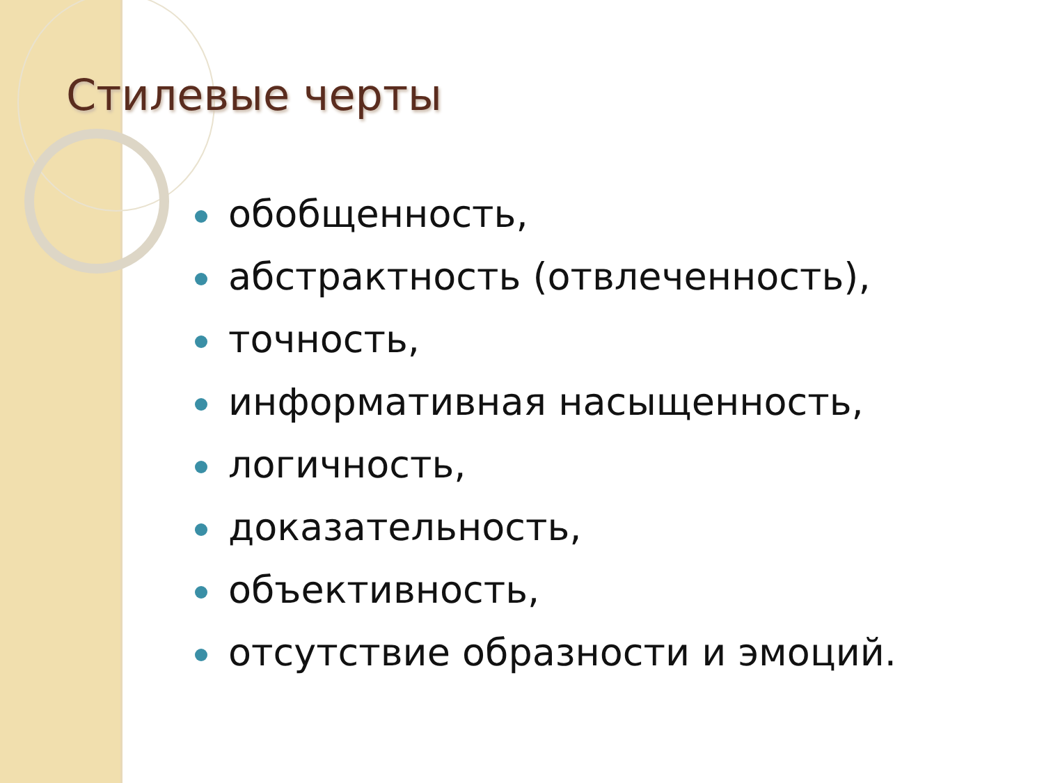Стилевые черты
обобщенность,
абстрактность (отвлеченность),
точность,
информативная насыщенность,
логичность,
доказательность,
объективность,
отсутствие образности и эмоций.